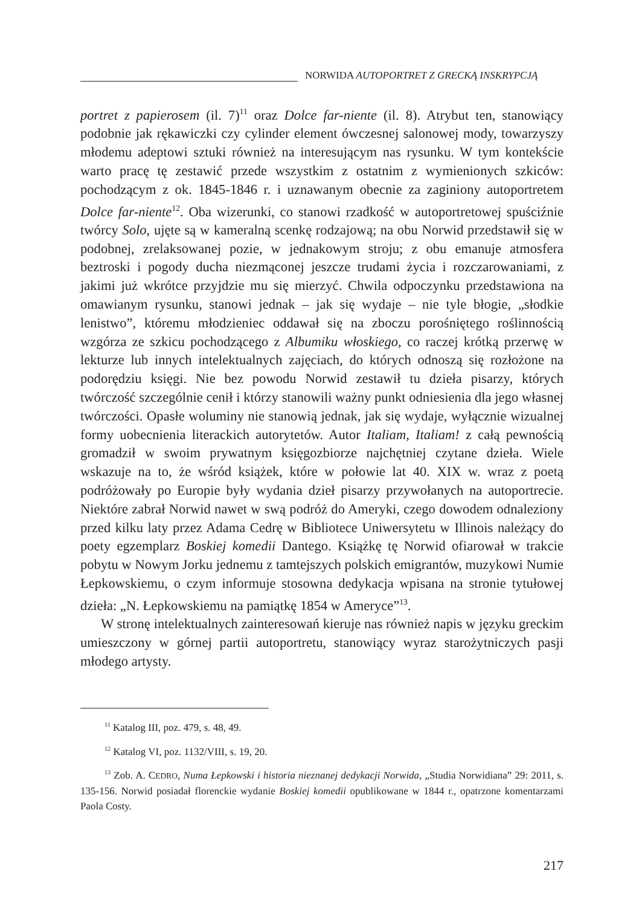NORWIDA AUTOPORTRET Z GRECKĄ INSKRYPCJĄ
portret z papierosem (il. 7)<sup>11</sup> oraz Dolce far-niente (il. 8). Atrybut ten, stanowiący podobnie jak rękawiczki czy cylinder element ówczesnej salonowej mody, towarzyszy młodemu adeptowi sztuki również na interesującym nas rysunku. W tym kontekście warto pracę tę zestawić przede wszystkim z ostatnim z wymienionych szkiców: pochodzącym z ok. 1845-1846 r. i uznawanym obecnie za zaginiony autoportretem Dolce far-niente<sup>12</sup>. Oba wizerunki, co stanowi rzadkość w autoportretowej spuściźnie twórcy Solo, ujęte są w kameralną scenkę rodzajową; na obu Norwid przedstawił się w podobnej, zrelaksowanej pozie, w jednakowym stroju; z obu emanuje atmosfera beztroski i pogody ducha niezmąconej jeszcze trudami życia i rozczarowaniami, z jakimi już wkrótce przyjdzie mu się mierzyć. Chwila odpoczynku przedstawiona na omawianym rysunku, stanowi jednak – jak się wydaje – nie tyle błogie, „słodkie lenistwo”, któremu młodzieniec oddawał się na zboczu porośniętego roślinnością wzgórza ze szkicu pochodzącego z Albumiku włoskiego, co raczej krótką przerwę w lekturze lub innych intelektualnych zajęciach, do których odnoszą się rozłożone na podorędziu księgi. Nie bez powodu Norwid zestawił tu dzieła pisarzy, których twórczość szczególnie cenił i którzy stanowili ważny punkt odniesienia dla jego własnej twórczości. Opasłe woluminy nie stanowią jednak, jak się wydaje, wyłącznie wizualnej formy uobecnienia literackich autorytetów. Autor Italiam, Italiam! z całą pewnością gromadził w swoim prywatnym księgozbiorze najchętniej czytane dzieła. Wiele wskazuje na to, że wśród książek, które w połowie lat 40. XIX w. wraz z poetą podróżowały po Europie były wydania dzieł pisarzy przywołanych na autoportrecie. Niektóre zabrał Norwid nawet w swą podróż do Ameryki, czego dowodem odnaleziony przed kilku laty przez Adama Cedrę w Bibliotece Uniwersytetu w Illinois należący do poety egzemplarz Boskiej komedii Dantego. Książkę tę Norwid ofiarował w trakcie pobytu w Nowym Jorku jednemu z tamtejszych polskich emigrantów, muzykowi Numie Łepkowskiemu, o czym informuje stosowna dedykacja wpisana na stronie tytułowej dzieła: „N. Łepkowskiemu na pamiątkę 1854 w Ameryce”<sup>13</sup>.
W stronę intelektualnych zainteresowań kieruje nas również napis w języku greckim umieszczony w górnej partii autoportretu, stanowiący wyraz starożytniczych pasji młodego artysty.
<sup>11</sup> Katalog III, poz. 479, s. 48, 49.
<sup>12</sup> Katalog VI, poz. 1132/VIII, s. 19, 20.
<sup>13</sup> Zob. A. CEDRO, Numa Łepkowski i historia nieznanej dedykacji Norwida, „Studia Norwidiana” 29: 2011, s. 135-156. Norwid posiadał florenckie wydanie Boskiej komedii opublikowane w 1844 r., opatrzone komentarzami Paola Costy.
217